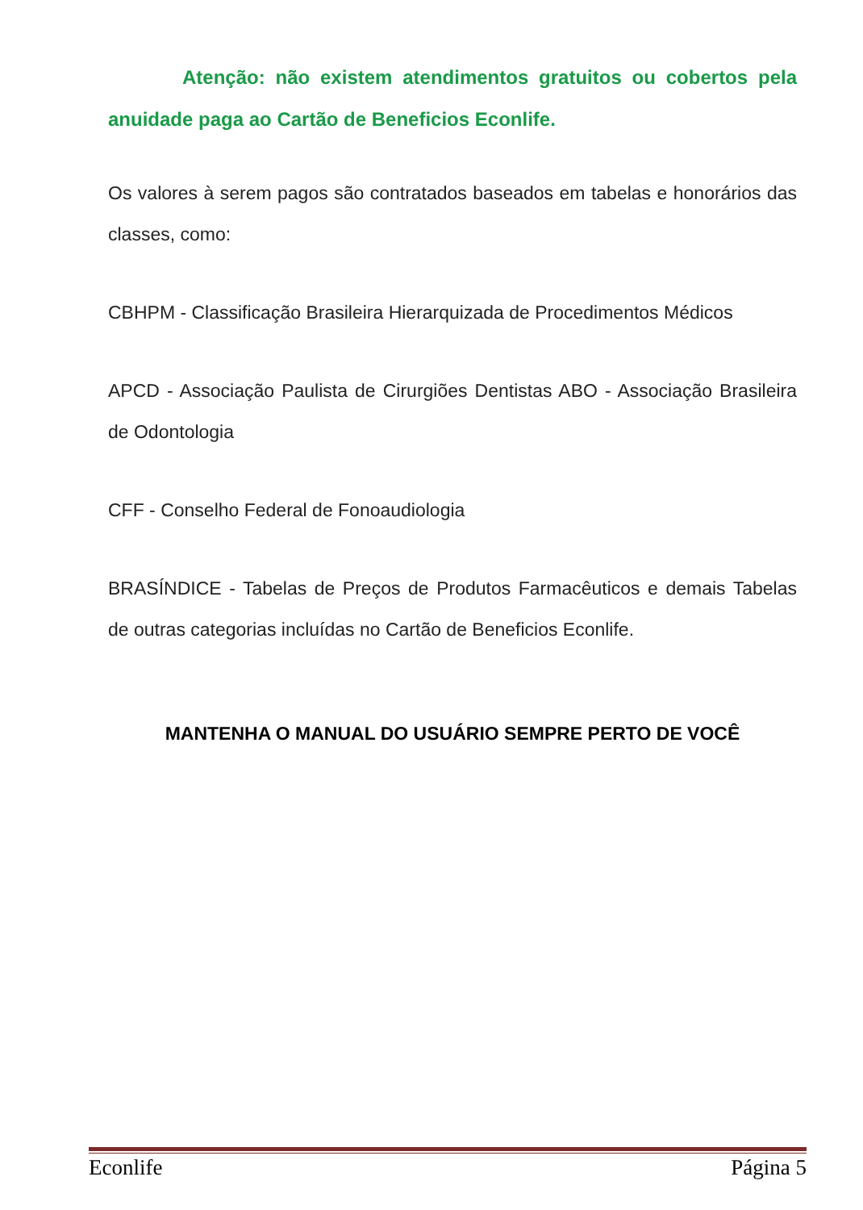Atenção: não existem atendimentos gratuitos ou cobertos pela anuidade paga ao Cartão de Beneficios Econlife.
Os valores à serem pagos são contratados baseados em tabelas e honorários das classes, como:
CBHPM - Classificação Brasileira Hierarquizada de Procedimentos Médicos
APCD - Associação Paulista de Cirurgiões Dentistas ABO - Associação Brasileira de Odontologia
CFF - Conselho Federal de Fonoaudiologia
BRASÍNDICE - Tabelas de Preços de Produtos Farmacêuticos e demais Tabelas de outras categorias incluídas no Cartão de Beneficios Econlife.
MANTENHA O MANUAL DO USUÁRIO SEMPRE PERTO DE VOCÊ
Econlife Página 5